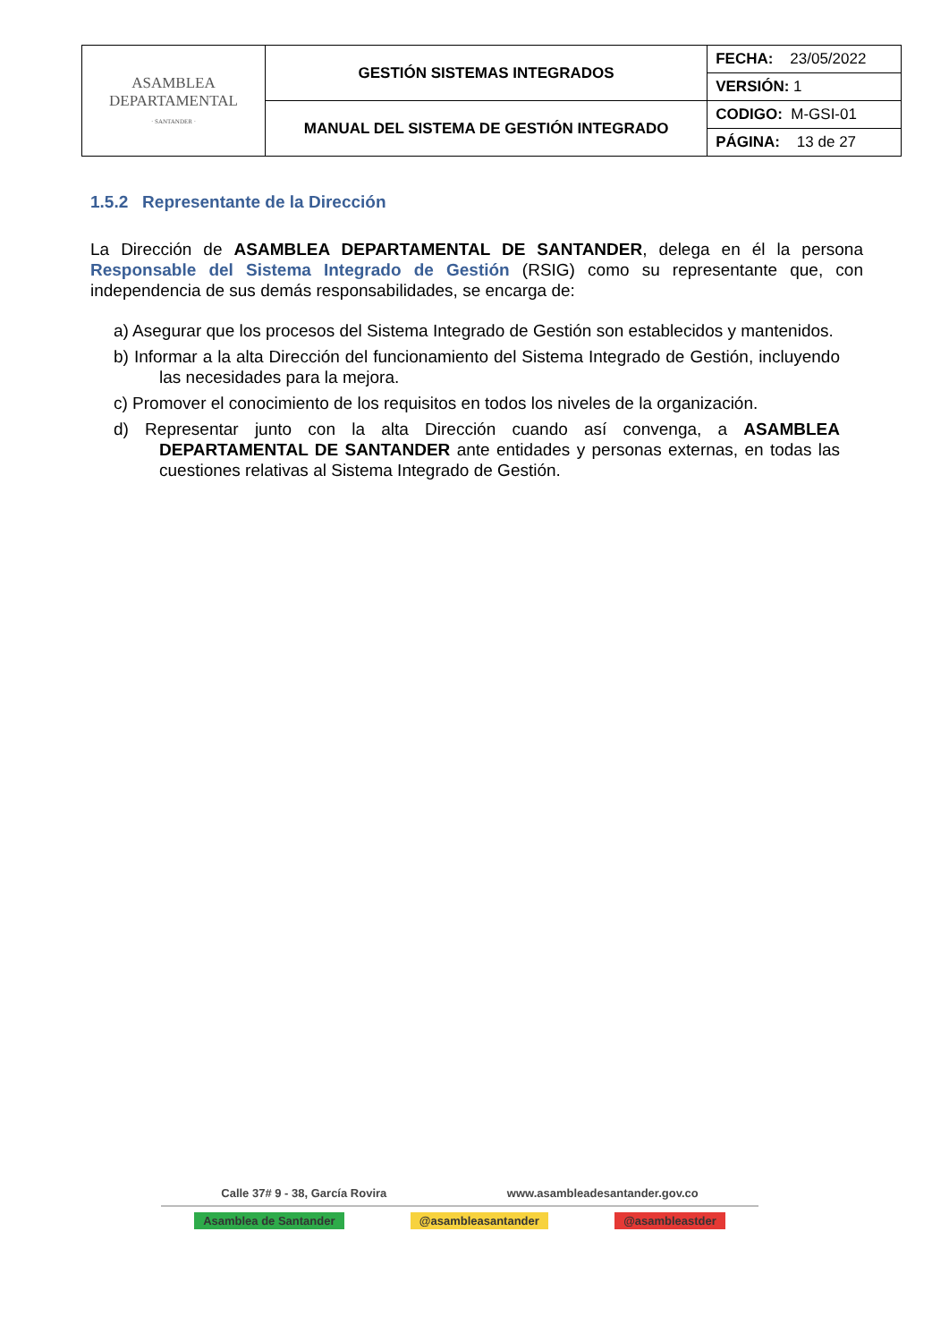| ASAMBLEA DEPARTAMENTAL · SANTANDER · | GESTIÓN SISTEMAS INTEGRADOS | FECHA: 23/05/2022 |
| | | VERSIÓN: 1 |
| | MANUAL DEL SISTEMA DE GESTIÓN INTEGRADO | CODIGO: M-GSI-01 |
| | | PÁGINA: 13 de 27 |
1.5.2 Representante de la Dirección
La Dirección de ASAMBLEA DEPARTAMENTAL DE SANTANDER, delega en él la persona Responsable del Sistema Integrado de Gestión (RSIG) como su representante que, con independencia de sus demás responsabilidades, se encarga de:
a) Asegurar que los procesos del Sistema Integrado de Gestión son establecidos y mantenidos.
b) Informar a la alta Dirección del funcionamiento del Sistema Integrado de Gestión, incluyendo las necesidades para la mejora.
c) Promover el conocimiento de los requisitos en todos los niveles de la organización.
d) Representar junto con la alta Dirección cuando así convenga, a ASAMBLEA DEPARTAMENTAL DE SANTANDER ante entidades y personas externas, en todas las cuestiones relativas al Sistema Integrado de Gestión.
Calle 37# 9 - 38, García Rovira www.asambleadesantander.gov.co
Asamblea de Santander @asambleasantander @asambleastder